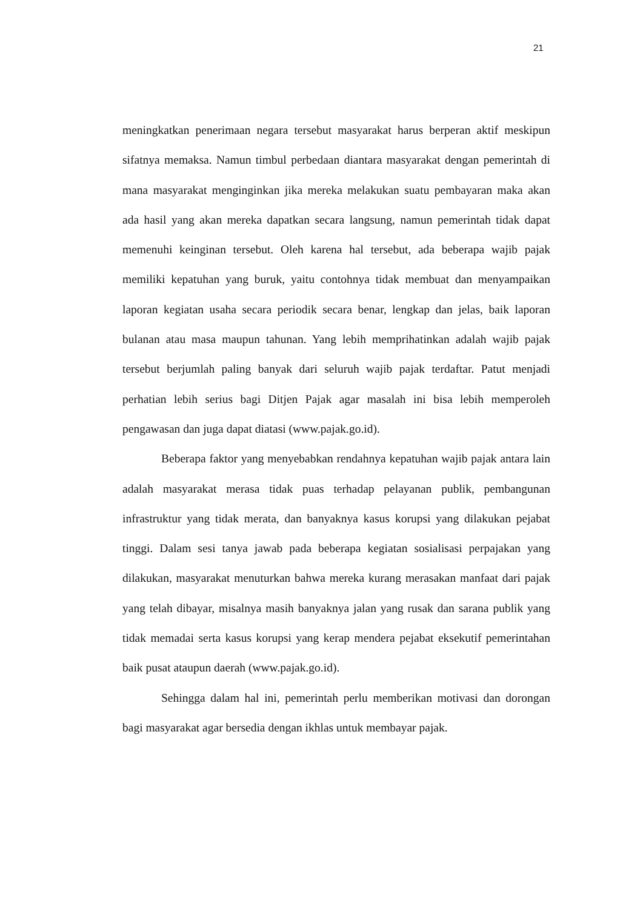21
meningkatkan penerimaan negara tersebut masyarakat harus berperan aktif meskipun sifatnya memaksa. Namun timbul perbedaan diantara masyarakat dengan pemerintah di mana masyarakat menginginkan jika mereka melakukan suatu pembayaran maka akan ada hasil yang akan mereka dapatkan secara langsung, namun pemerintah tidak dapat memenuhi keinginan tersebut. Oleh karena hal tersebut, ada beberapa wajib pajak memiliki kepatuhan yang buruk, yaitu contohnya tidak membuat dan menyampaikan laporan kegiatan usaha secara periodik secara benar, lengkap dan jelas, baik laporan bulanan atau masa maupun tahunan. Yang lebih memprihatinkan adalah wajib pajak tersebut berjumlah paling banyak dari seluruh wajib pajak terdaftar. Patut menjadi perhatian lebih serius bagi Ditjen Pajak agar masalah ini bisa lebih memperoleh pengawasan dan juga dapat diatasi (www.pajak.go.id).
Beberapa faktor yang menyebabkan rendahnya kepatuhan wajib pajak antara lain adalah masyarakat merasa tidak puas terhadap pelayanan publik, pembangunan infrastruktur yang tidak merata, dan banyaknya kasus korupsi yang dilakukan pejabat tinggi. Dalam sesi tanya jawab pada beberapa kegiatan sosialisasi perpajakan yang dilakukan, masyarakat menuturkan bahwa mereka kurang merasakan manfaat dari pajak yang telah dibayar, misalnya masih banyaknya jalan yang rusak dan sarana publik yang tidak memadai serta kasus korupsi yang kerap mendera pejabat eksekutif pemerintahan baik pusat ataupun daerah (www.pajak.go.id).
Sehingga dalam hal ini, pemerintah perlu memberikan motivasi dan dorongan bagi masyarakat agar bersedia dengan ikhlas untuk membayar pajak.